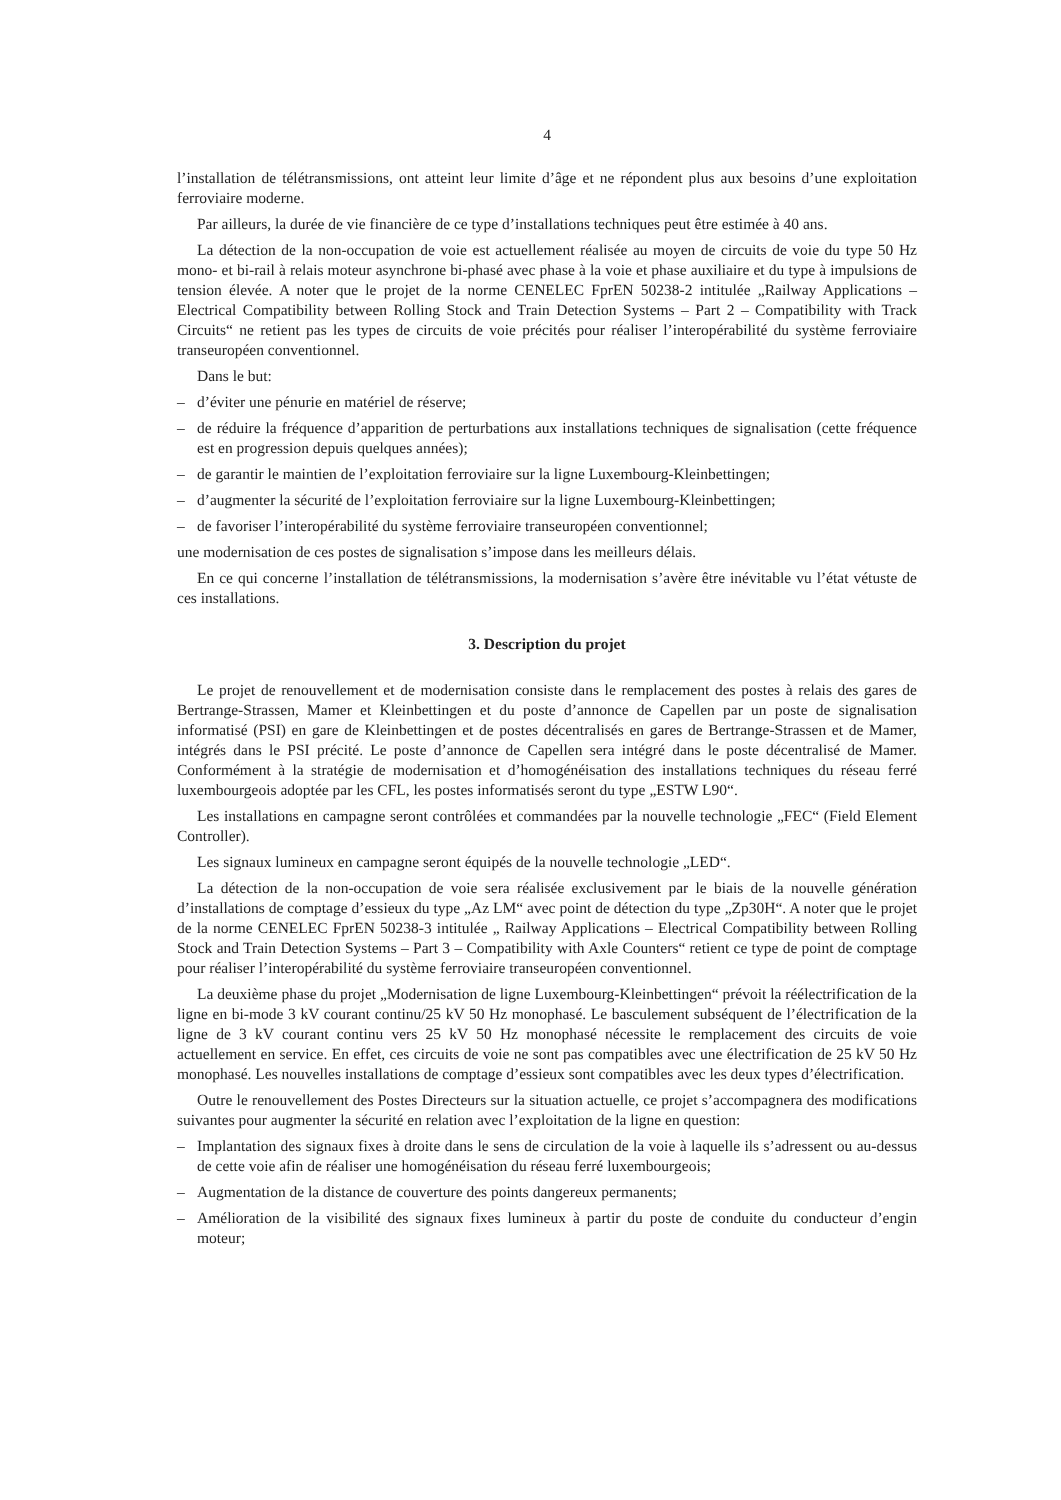4
l’installation de télétransmissions, ont atteint leur limite d’âge et ne répondent plus aux besoins d’une exploitation ferroviaire moderne.
Par ailleurs, la durée de vie financière de ce type d’installations techniques peut être estimée à 40 ans.
La détection de la non-occupation de voie est actuellement réalisée au moyen de circuits de voie du type 50 Hz mono- et bi-rail à relais moteur asynchrone bi-phasé avec phase à la voie et phase auxiliaire et du type à impulsions de tension élevée. A noter que le projet de la norme CENELEC FprEN 50238-2 intitulée „Railway Applications – Electrical Compatibility between Rolling Stock and Train Detection Systems – Part 2 – Compatibility with Track Circuits“ ne retient pas les types de circuits de voie précités pour réaliser l’interopérabilité du système ferroviaire transeuropéen conventionnel.
Dans le but:
– d’éviter une pénurie en matériel de réserve;
– de réduire la fréquence d’apparition de perturbations aux installations techniques de signalisation (cette fréquence est en progression depuis quelques années);
– de garantir le maintien de l’exploitation ferroviaire sur la ligne Luxembourg-Kleinbettingen;
– d’augmenter la sécurité de l’exploitation ferroviaire sur la ligne Luxembourg-Kleinbettingen;
– de favoriser l’interopérabilité du système ferroviaire transeuropéen conventionnel;
une modernisation de ces postes de signalisation s’impose dans les meilleurs délais.
En ce qui concerne l’installation de télétransmissions, la modernisation s’avère être inévitable vu l’état vétuste de ces installations.
3. Description du projet
Le projet de renouvellement et de modernisation consiste dans le remplacement des postes à relais des gares de Bertrange-Strassen, Mamer et Kleinbettingen et du poste d’annonce de Capellen par un poste de signalisation informatisé (PSI) en gare de Kleinbettingen et de postes décentralisés en gares de Bertrange-Strassen et de Mamer, intégrés dans le PSI précité. Le poste d’annonce de Capellen sera intégré dans le poste décentralisé de Mamer. Conformément à la stratégie de modernisation et d’homogénéisation des installations techniques du réseau ferré luxembourgeois adoptée par les CFL, les postes informatisés seront du type „ESTW L90“.
Les installations en campagne seront contrôlées et commandées par la nouvelle technologie „FEC“ (Field Element Controller).
Les signaux lumineux en campagne seront équipés de la nouvelle technologie „LED“.
La détection de la non-occupation de voie sera réalisée exclusivement par le biais de la nouvelle génération d’installations de comptage d’essieux du type „Az LM“ avec point de détection du type „Zp30H“. A noter que le projet de la norme CENELEC FprEN 50238-3 intitulée „ Railway Applications – Electrical Compatibility between Rolling Stock and Train Detection Systems – Part 3 – Compatibility with Axle Counters“ retient ce type de point de comptage pour réaliser l’interopérabilité du système ferroviaire transeuropéen conventionnel.
La deuxième phase du projet „Modernisation de ligne Luxembourg-Kleinbettingen“ prévoit la réélectrification de la ligne en bi-mode 3 kV courant continu/25 kV 50 Hz monophasé. Le basculement subséquent de l’électrification de la ligne de 3 kV courant continu vers 25 kV 50 Hz monophasé nécessite le remplacement des circuits de voie actuellement en service. En effet, ces circuits de voie ne sont pas compatibles avec une électrification de 25 kV 50 Hz monophasé. Les nouvelles installations de comptage d’essieux sont compatibles avec les deux types d’électrification.
Outre le renouvellement des Postes Directeurs sur la situation actuelle, ce projet s’accompagnera des modifications suivantes pour augmenter la sécurité en relation avec l’exploitation de la ligne en question:
– Implantation des signaux fixes à droite dans le sens de circulation de la voie à laquelle ils s’adressent ou au-dessus de cette voie afin de réaliser une homogénéisation du réseau ferré luxembourgeois;
– Augmentation de la distance de couverture des points dangereux permanents;
– Amélioration de la visibilité des signaux fixes lumineux à partir du poste de conduite du conducteur d’engin moteur;